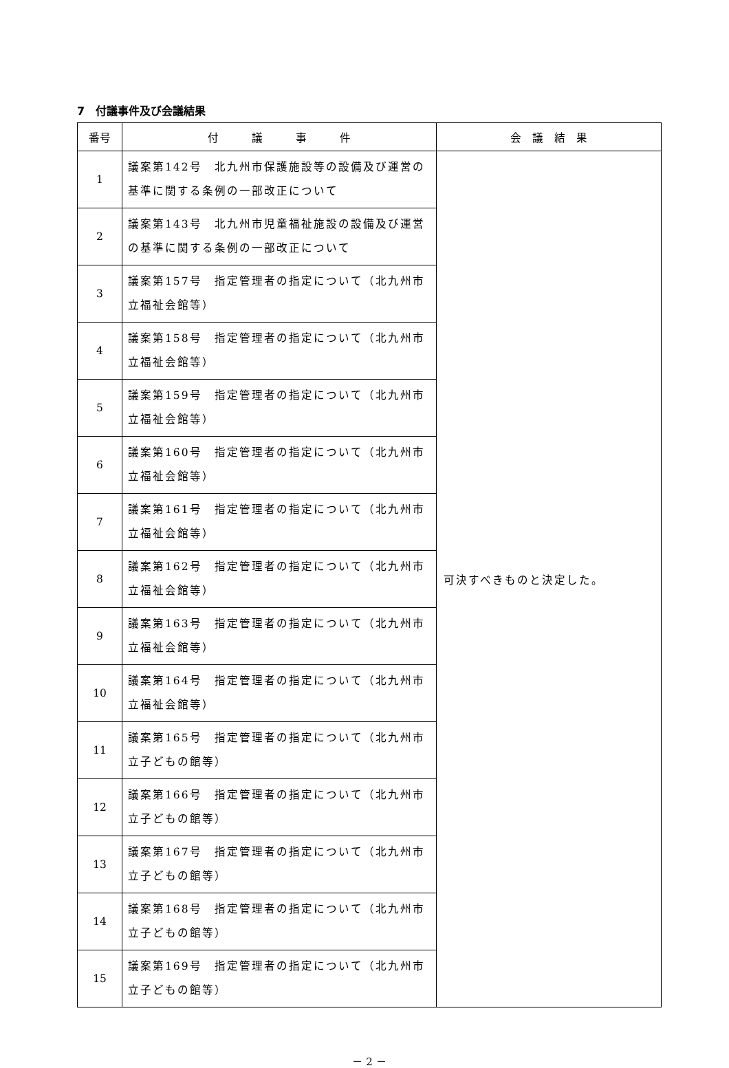7　付議事件及び会議結果
| 番号 | 付 議 事 件 | 会 議 結 果 |
| --- | --- | --- |
| 1 | 議案第142号 北九州市保護施設等の設備及び運営の基準に関する条例の一部改正について | 可決すべきものと決定した。 |
| 2 | 議案第143号 北九州市児童福祉施設の設備及び運営の基準に関する条例の一部改正について | |
| 3 | 議案第157号 指定管理者の指定について（北九州市立福祉会館等） | |
| 4 | 議案第158号 指定管理者の指定について（北九州市立福祉会館等） | |
| 5 | 議案第159号 指定管理者の指定について（北九州市立福祉会館等） | |
| 6 | 議案第160号 指定管理者の指定について（北九州市立福祉会館等） | |
| 7 | 議案第161号 指定管理者の指定について（北九州市立福祉会館等） | |
| 8 | 議案第162号 指定管理者の指定について（北九州市立福祉会館等） | |
| 9 | 議案第163号 指定管理者の指定について（北九州市立福祉会館等） | |
| 10 | 議案第164号 指定管理者の指定について（北九州市立福祉会館等） | |
| 11 | 議案第165号 指定管理者の指定について（北九州市立子どもの館等） | |
| 12 | 議案第166号 指定管理者の指定について（北九州市立子どもの館等） | |
| 13 | 議案第167号 指定管理者の指定について（北九州市立子どもの館等） | |
| 14 | 議案第168号 指定管理者の指定について（北九州市立子どもの館等） | |
| 15 | 議案第169号 指定管理者の指定について（北九州市立子どもの館等） | |
－ 2 －